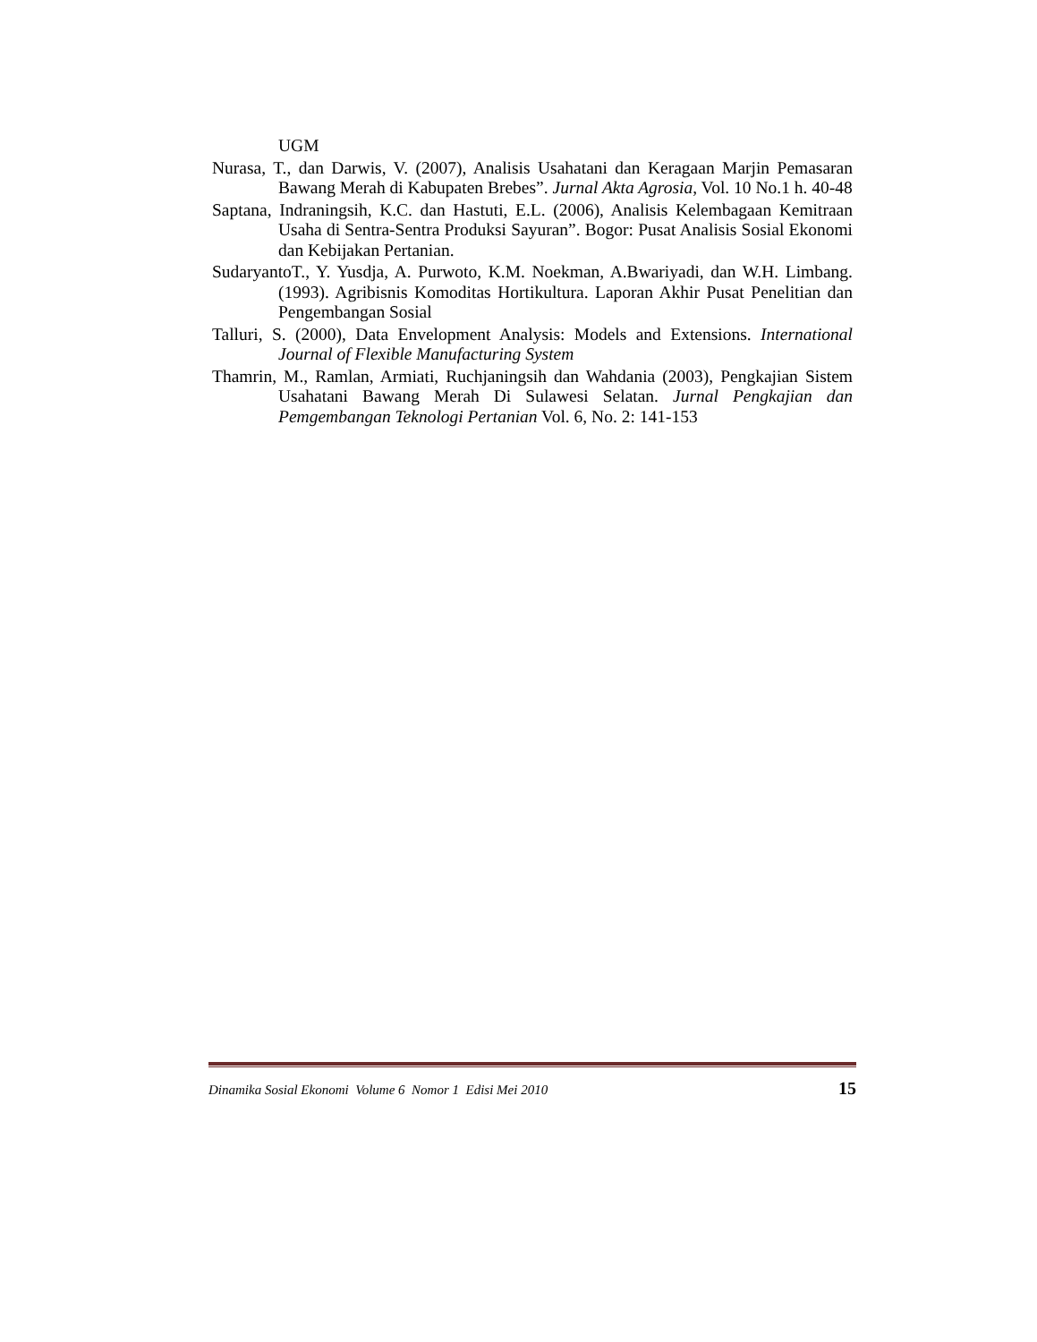UGM
Nurasa, T., dan Darwis, V. (2007), Analisis Usahatani dan Keragaan Marjin Pemasaran Bawang Merah di Kabupaten Brebes”. Jurnal Akta Agrosia, Vol. 10 No.1 h. 40-48
Saptana, Indraningsih, K.C. dan Hastuti, E.L. (2006), Analisis Kelembagaan Kemitraan Usaha di Sentra-Sentra Produksi Sayuran”. Bogor: Pusat Analisis Sosial Ekonomi dan Kebijakan Pertanian.
SudaryantoT., Y. Yusdja, A. Purwoto, K.M. Noekman, A.Bwariyadi, dan W.H. Limbang. (1993). Agribisnis Komoditas Hortikultura. Laporan Akhir Pusat Penelitian dan Pengembangan Sosial
Talluri, S. (2000), Data Envelopment Analysis: Models and Extensions. International Journal of Flexible Manufacturing System
Thamrin, M., Ramlan, Armiati, Ruchjaningsih dan Wahdania (2003), Pengkajian Sistem Usahatani Bawang Merah Di Sulawesi Selatan. Jurnal Pengkajian dan Pemgembangan Teknologi Pertanian Vol. 6, No. 2: 141-153
Dinamika Sosial Ekonomi Volume 6 Nomor 1 Edisi Mei 2010 15